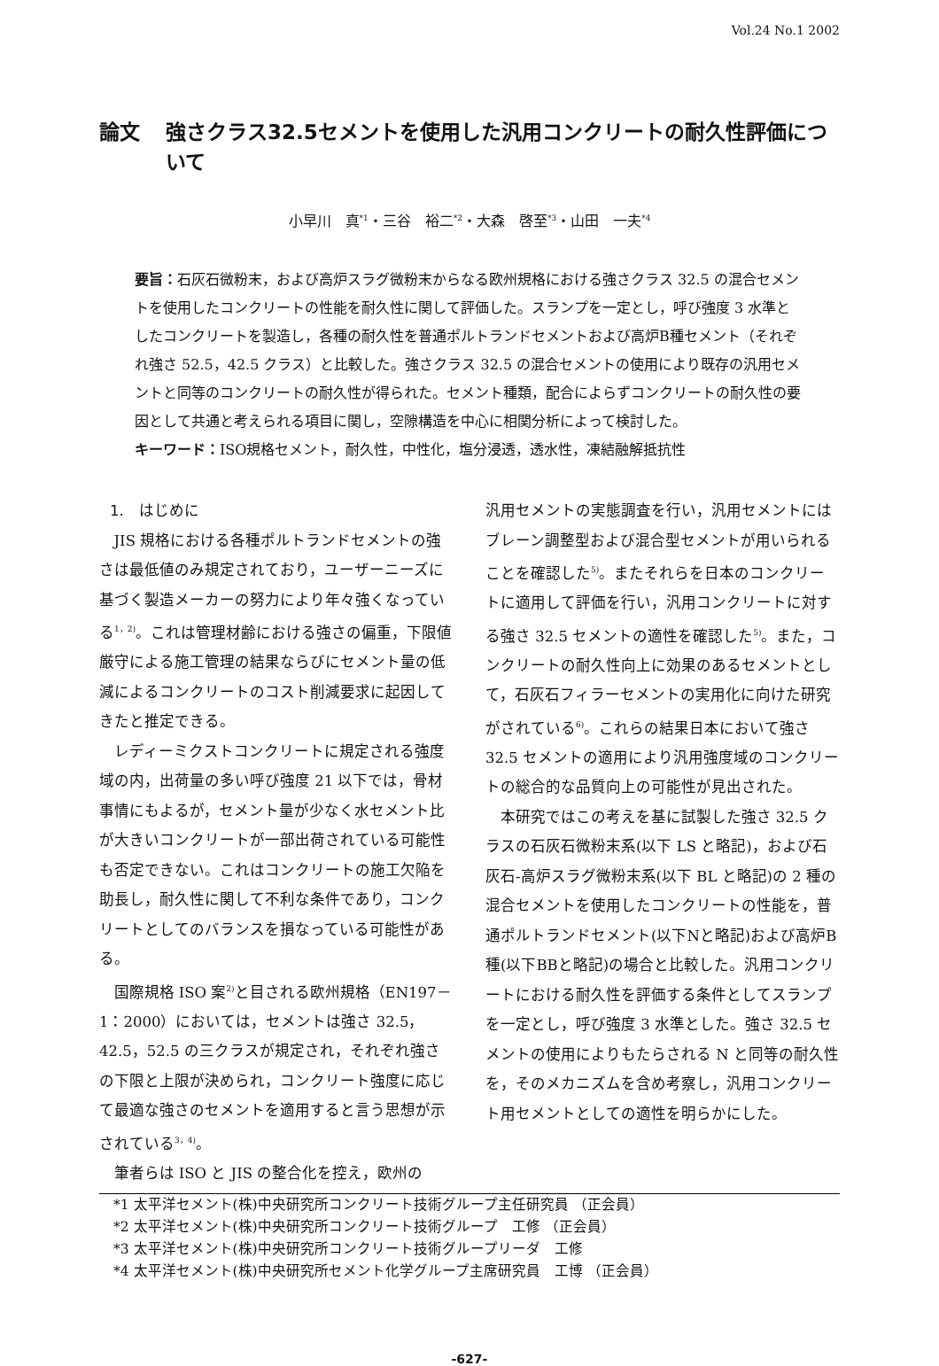Vol.24 No.1 2002
論文 強さクラス32.5セメントを使用した汎用コンクリートの耐久性評価について
小早川　真<sup>*1</sup>・三谷　裕二<sup>*2</sup>・大森　啓至<sup>*3</sup>・山田　一夫<sup>*4</sup>
要旨：石灰石微粉末，および高炉スラグ微粉末からなる欧州規格における強さクラス 32.5 の混合セメントを使用したコンクリートの性能を耐久性に関して評価した。スランプを一定とし，呼び強度 3 水準としたコンクリートを製造し，各種の耐久性を普通ポルトランドセメントおよび高炉B種セメント（それぞれ強さ 52.5，42.5 クラス）と比較した。強さクラス 32.5 の混合セメントの使用により既存の汎用セメントと同等のコンクリートの耐久性が得られた。セメント種類，配合によらずコンクリートの耐久性の要因として共通と考えられる項目に関し，空隙構造を中心に相関分析によって検討した。
キーワード：ISO規格セメント，耐久性，中性化，塩分浸透，透水性，凍結融解抵抗性
1.　はじめに
JIS 規格における各種ポルトランドセメントの強さは最低値のみ規定されており，ユーザーニーズに基づく製造メーカーの努力により年々強くなっている<sup>1，2)</sup>。これは管理材齢における強さの偏重，下限値厳守による施工管理の結果ならびにセメント量の低減によるコンクリートのコスト削減要求に起因してきたと推定できる。
レディーミクストコンクリートに規定される強度域の内，出荷量の多い呼び強度 21 以下では，骨材事情にもよるが，セメント量が少なく水セメント比が大きいコンクリートが一部出荷されている可能性も否定できない。これはコンクリートの施工欠陥を助長し，耐久性に関して不利な条件であり，コンクリートとしてのバランスを損なっている可能性がある。
国際規格 ISO 案<sup>2)</sup>と目される欧州規格（EN197－1：2000）においては，セメントは強さ 32.5，42.5，52.5 の三クラスが規定され，それぞれ強さの下限と上限が決められ，コンクリート強度に応じて最適な強さのセメントを適用すると言う思想が示されている<sup>3，4)</sup>。
筆者らは ISO と JIS の整合化を控え，欧州の
汎用セメントの実態調査を行い，汎用セメントにはブレーン調整型および混合型セメントが用いられることを確認した<sup>5)</sup>。またそれらを日本のコンクリートに適用して評価を行い，汎用コンクリートに対する強さ 32.5 セメントの適性を確認した<sup>5)</sup>。また，コンクリートの耐久性向上に効果のあるセメントとして，石灰石フィラーセメントの実用化に向けた研究がされている<sup>6)</sup>。これらの結果日本において強さ 32.5 セメントの適用により汎用強度域のコンクリートの総合的な品質向上の可能性が見出された。
本研究ではこの考えを基に試製した強さ 32.5 クラスの石灰石微粉末系(以下 LS と略記)，および石灰石‐高炉スラグ微粉末系(以下 BL と略記)の 2 種の混合セメントを使用したコンクリートの性能を，普通ポルトランドセメント(以下Nと略記)および高炉B種(以下BBと略記)の場合と比較した。汎用コンクリートにおける耐久性を評価する条件としてスランプを一定とし，呼び強度 3 水準とした。強さ 32.5 セメントの使用によりもたらされる N と同等の耐久性を，そのメカニズムを含め考察し，汎用コンクリート用セメントとしての適性を明らかにした。
*1 太平洋セメント(株)中央研究所コンクリート技術グループ主任研究員 （正会員）
*2 太平洋セメント(株)中央研究所コンクリート技術グループ　工修 （正会員）
*3 太平洋セメント(株)中央研究所コンクリート技術グループリーダ　工修
*4 太平洋セメント(株)中央研究所セメント化学グループ主席研究員　工博 （正会員）
-627-